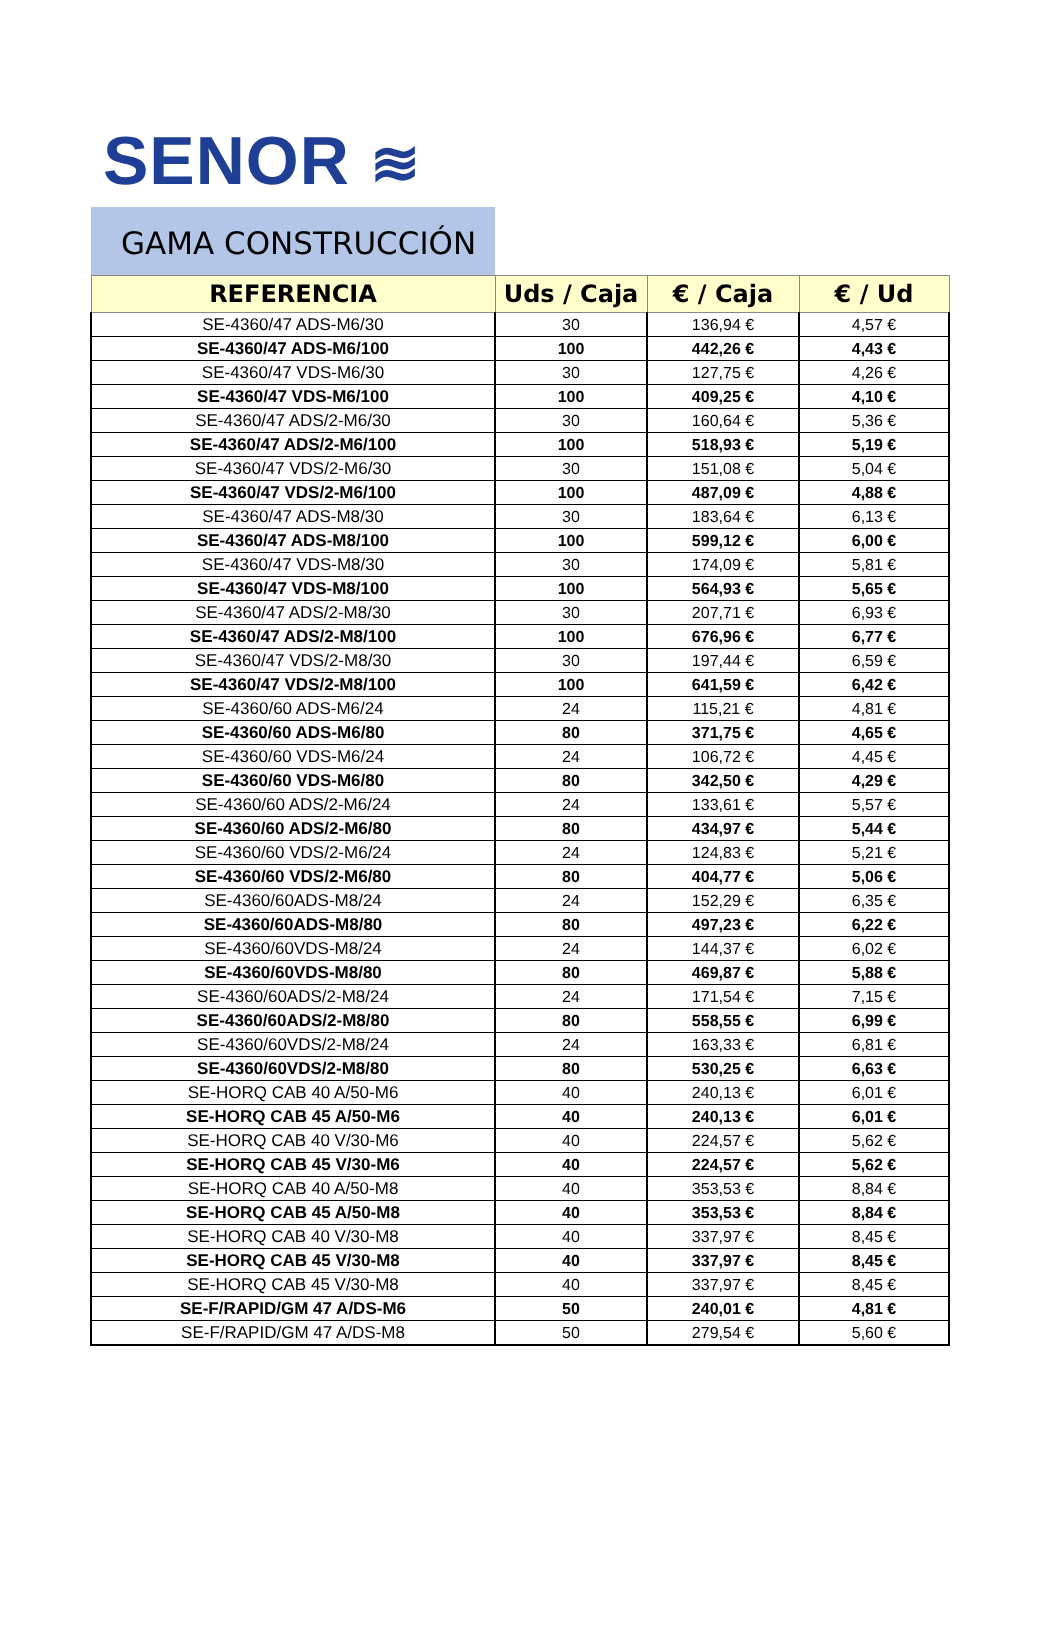SENOR ≋
GAMA CONSTRUCCIÓN
| REFERENCIA | Uds / Caja | € / Caja | € / Ud |
| --- | --- | --- | --- |
| SE-4360/47 ADS-M6/30 | 30 | 136,94 € | 4,57 € |
| SE-4360/47 ADS-M6/100 | 100 | 442,26 € | 4,43 € |
| SE-4360/47 VDS-M6/30 | 30 | 127,75 € | 4,26 € |
| SE-4360/47 VDS-M6/100 | 100 | 409,25 € | 4,10 € |
| SE-4360/47 ADS/2-M6/30 | 30 | 160,64 € | 5,36 € |
| SE-4360/47 ADS/2-M6/100 | 100 | 518,93 € | 5,19 € |
| SE-4360/47 VDS/2-M6/30 | 30 | 151,08 € | 5,04 € |
| SE-4360/47 VDS/2-M6/100 | 100 | 487,09 € | 4,88 € |
| SE-4360/47 ADS-M8/30 | 30 | 183,64 € | 6,13 € |
| SE-4360/47 ADS-M8/100 | 100 | 599,12 € | 6,00 € |
| SE-4360/47 VDS-M8/30 | 30 | 174,09 € | 5,81 € |
| SE-4360/47 VDS-M8/100 | 100 | 564,93 € | 5,65 € |
| SE-4360/47 ADS/2-M8/30 | 30 | 207,71 € | 6,93 € |
| SE-4360/47 ADS/2-M8/100 | 100 | 676,96 € | 6,77 € |
| SE-4360/47 VDS/2-M8/30 | 30 | 197,44 € | 6,59 € |
| SE-4360/47 VDS/2-M8/100 | 100 | 641,59 € | 6,42 € |
| SE-4360/60 ADS-M6/24 | 24 | 115,21 € | 4,81 € |
| SE-4360/60 ADS-M6/80 | 80 | 371,75 € | 4,65 € |
| SE-4360/60 VDS-M6/24 | 24 | 106,72 € | 4,45 € |
| SE-4360/60 VDS-M6/80 | 80 | 342,50 € | 4,29 € |
| SE-4360/60 ADS/2-M6/24 | 24 | 133,61 € | 5,57 € |
| SE-4360/60 ADS/2-M6/80 | 80 | 434,97 € | 5,44 € |
| SE-4360/60 VDS/2-M6/24 | 24 | 124,83 € | 5,21 € |
| SE-4360/60 VDS/2-M6/80 | 80 | 404,77 € | 5,06 € |
| SE-4360/60ADS-M8/24 | 24 | 152,29 € | 6,35 € |
| SE-4360/60ADS-M8/80 | 80 | 497,23 € | 6,22 € |
| SE-4360/60VDS-M8/24 | 24 | 144,37 € | 6,02 € |
| SE-4360/60VDS-M8/80 | 80 | 469,87 € | 5,88 € |
| SE-4360/60ADS/2-M8/24 | 24 | 171,54 € | 7,15 € |
| SE-4360/60ADS/2-M8/80 | 80 | 558,55 € | 6,99 € |
| SE-4360/60VDS/2-M8/24 | 24 | 163,33 € | 6,81 € |
| SE-4360/60VDS/2-M8/80 | 80 | 530,25 € | 6,63 € |
| SE-HORQ CAB 40 A/50-M6 | 40 | 240,13 € | 6,01 € |
| SE-HORQ CAB 45 A/50-M6 | 40 | 240,13 € | 6,01 € |
| SE-HORQ CAB 40 V/30-M6 | 40 | 224,57 € | 5,62 € |
| SE-HORQ CAB 45 V/30-M6 | 40 | 224,57 € | 5,62 € |
| SE-HORQ CAB 40 A/50-M8 | 40 | 353,53 € | 8,84 € |
| SE-HORQ CAB 45 A/50-M8 | 40 | 353,53 € | 8,84 € |
| SE-HORQ CAB 40 V/30-M8 | 40 | 337,97 € | 8,45 € |
| SE-HORQ CAB 45 V/30-M8 | 40 | 337,97 € | 8,45 € |
| SE-HORQ CAB 45 V/30-M8 | 40 | 337,97 € | 8,45 € |
| SE-F/RAPID/GM 47 A/DS-M6 | 50 | 240,01 € | 4,81 € |
| SE-F/RAPID/GM 47 A/DS-M8 | 50 | 279,54 € | 5,60 € |